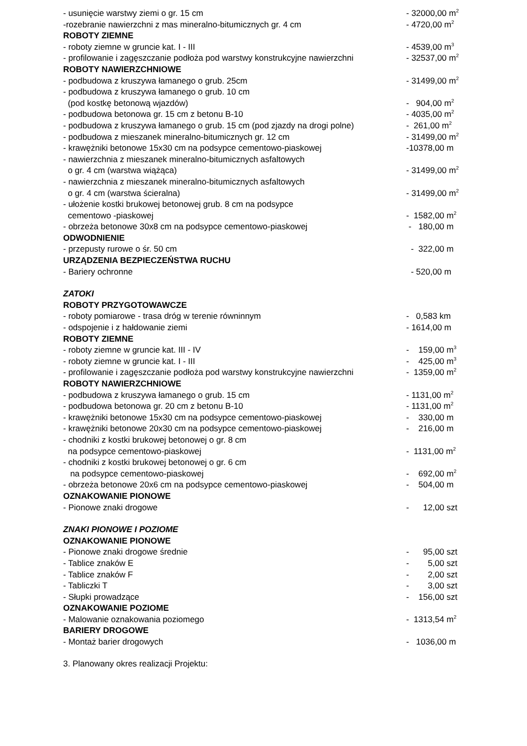- usunięcie warstwy ziemi o gr. 15 cm - 32000,00 m<sup>2</sup>
-rozebranie nawierzchni z mas mineralno-bitumicznych gr. 4 cm - 4720,00 m<sup>2</sup>
ROBOTY ZIEMNE
- roboty ziemne w gruncie kat. I - III - 4539,00 m<sup>3</sup>
- profilowanie i zagęszczanie podłoża pod warstwy konstrukcyjne nawierzchni - 32537,00 m<sup>2</sup>
ROBOTY NAWIERZCHNIOWE
- podbudowa z kruszywa łamanego o grub. 25cm - 31499,00 m<sup>2</sup>
- podbudowa z kruszywa łamanego o grub. 10 cm
(pod kostkę betonową wjazdów)
- 904,00 m<sup>2</sup>
- podbudowa betonowa gr. 15 cm z betonu B-10 - 4035,00 m<sup>2</sup>
- podbudowa z kruszywa łamanego o grub. 15 cm (pod zjazdy na drogi polne) - 261,00 m<sup>2</sup>
- podbudowa z mieszanek mineralno-bitumicznych gr. 12 cm - 31499,00 m<sup>2</sup>
- krawężniki betonowe 15x30 cm na podsypce cementowo-piaskowej -10378,00 m
- nawierzchnia z mieszanek mineralno-bitumicznych asfaltowych
o gr. 4 cm (warstwa wiążąca)
- 31499,00 m<sup>2</sup>
- nawierzchnia z mieszanek mineralno-bitumicznych asfaltowych
o gr. 4 cm (warstwa ścieralna)
- 31499,00 m<sup>2</sup>
- ułożenie kostki brukowej betonowej grub. 8 cm na podsypce
cementowo -piaskowej
- 1582,00 m<sup>2</sup>
- obrzeża betonowe 30x8 cm na podsypce cementowo-piaskowej - 180,00 m
ODWODNIENIE
- przepusty rurowe o śr. 50 cm - 322,00 m
URZĄDZENIA BEZPIECZEŃSTWA RUCHU
- Bariery ochronne - 520,00 m
ZATOKI
ROBOTY PRZYGOTOWAWCZE
- roboty pomiarowe - trasa dróg w terenie równinnym - 0,583 km
- odspojenie i z hałdowanie ziemi - 1614,00 m
ROBOTY ZIEMNE
- roboty ziemne w gruncie kat. III - IV - 159,00 m<sup>3</sup>
- roboty ziemne w gruncie kat. I - III - 425,00 m<sup>3</sup>
- profilowanie i zagęszczanie podłoża pod warstwy konstrukcyjne nawierzchni - 1359,00 m<sup>2</sup>
ROBOTY NAWIERZCHNIOWE
- podbudowa z kruszywa łamanego o grub. 15 cm - 1131,00 m<sup>2</sup>
- podbudowa betonowa gr. 20 cm z betonu B-10 - 1131,00 m<sup>2</sup>
- krawężniki betonowe 15x30 cm na podsypce cementowo-piaskowej - 330,00 m
- krawężniki betonowe 20x30 cm na podsypce cementowo-piaskowej - 216,00 m
- chodniki z kostki brukowej betonowej o gr. 8 cm
na podsypce cementowo-piaskowej
- 1131,00 m<sup>2</sup>
- chodniki z kostki brukowej betonowej o gr. 6 cm
na podsypce cementowo-piaskowej
- 692,00 m<sup>2</sup>
- obrzeża betonowe 20x6 cm na podsypce cementowo-piaskowej - 504,00 m
OZNAKOWANIE PIONOWE
- Pionowe znaki drogowe - 12,00 szt
ZNAKI PIONOWE I POZIOME
OZNAKOWANIE PIONOWE
- Pionowe znaki drogowe średnie - 95,00 szt
- Tablice znaków E - 5,00 szt
- Tablice znaków F - 2,00 szt
- Tabliczki T - 3,00 szt
- Słupki prowadzące - 156,00 szt
OZNAKOWANIE POZIOME
- Malowanie oznakowania poziomego - 1313,54 m<sup>2</sup>
BARIERY DROGOWE
- Montaż barier drogowych - 1036,00 m
3. Planowany okres realizacji Projektu: